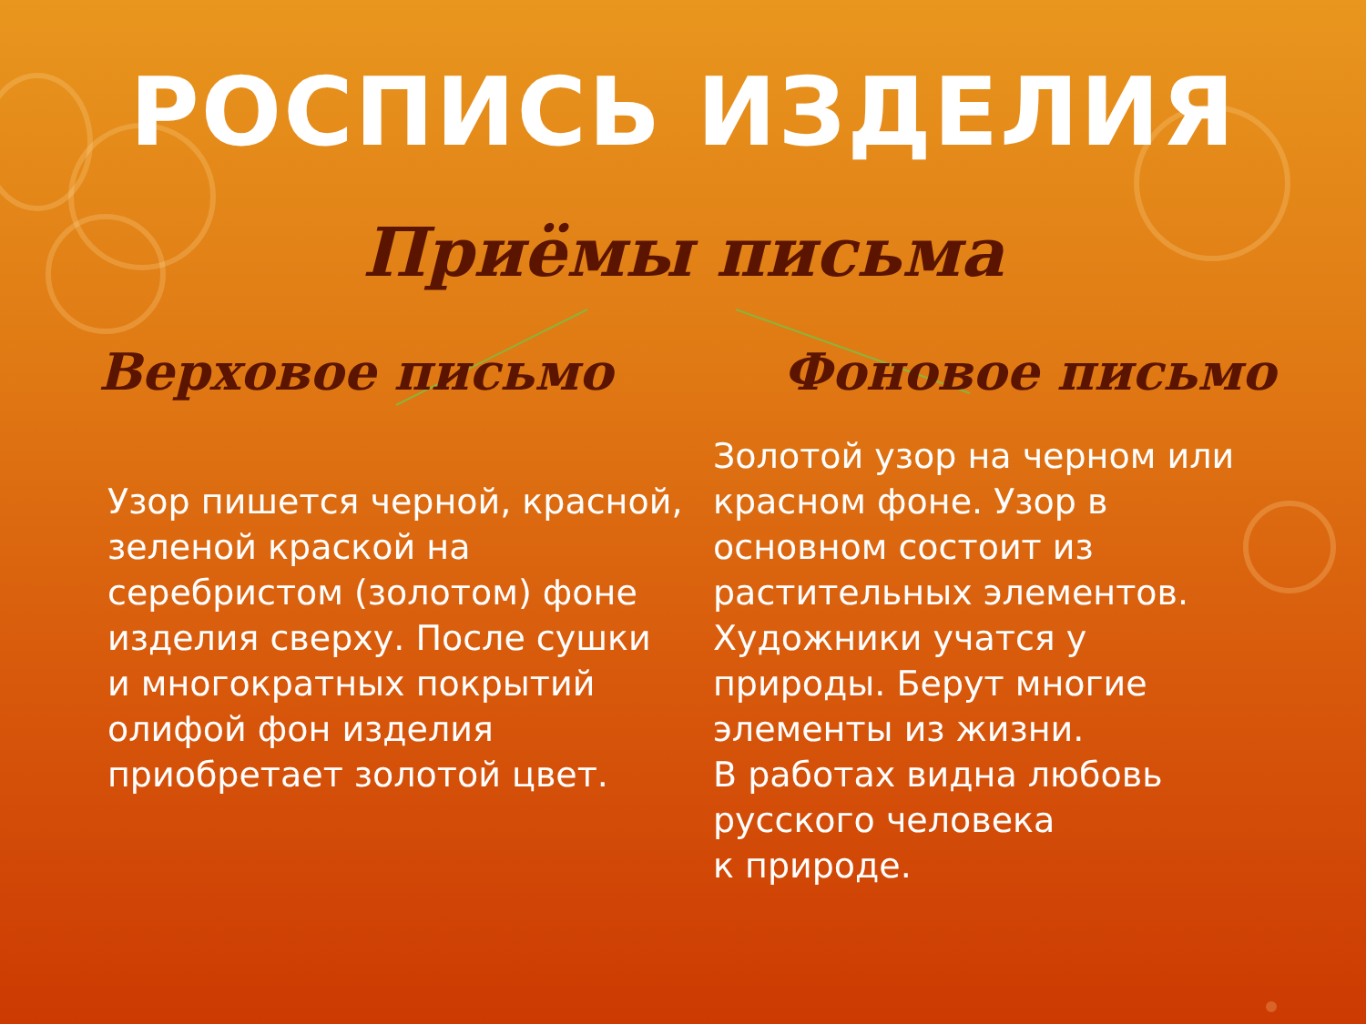РОСПИСЬ ИЗДЕЛИЯ
Приёмы письма
Верховое письмо
Узор пишется черной, красной, зеленой краской на серебристом (золотом) фоне изделия сверху. После сушки и многократных покрытий олифой фон изделия приобретает золотой цвет.
Фоновое письмо
Золотой узор на черном или красном фоне. Узор в основном состоит из растительных элементов. Художники учатся у природы. Берут многие элементы из жизни.
В работах видна любовь русского человека
к природе.